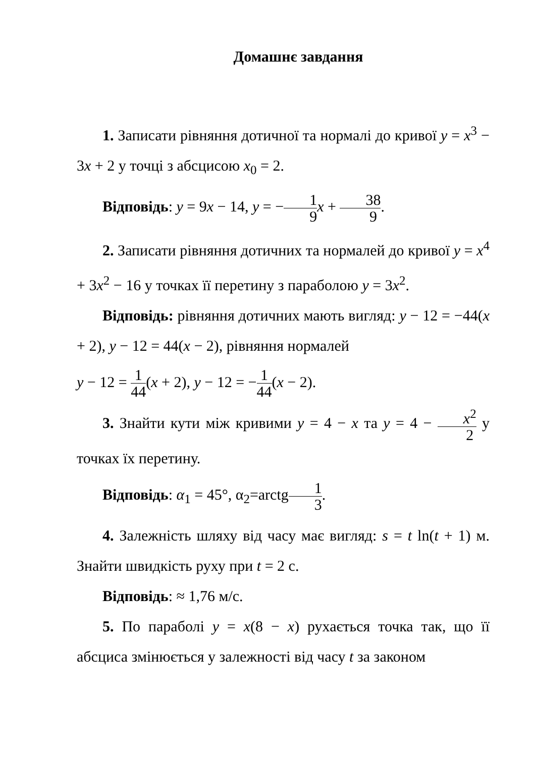Домашнє завдання
1. Записати рівняння дотичної та нормалі до кривої y = x<sup>3</sup> − 3x + 2 у точці з абсцисою x<sub>0</sub> = 2.
Відповідь: y = 9x − 14, y = −1 9 x + 38 9.
2. Записати рівняння дотичних та нормалей до кривої y = x<sup>4</sup> + 3x<sup>2</sup> − 16 у точках її перетину з параболою y = 3x<sup>2</sup>.
Відповідь: рівняння дотичних мають вигляд: y − 12 = −44(x + 2), y − 12 = 44(x − 2), рівняння нормалей
y − 12 = 1 44(x + 2), y − 12 = −1 44(x − 2).
3. Знайти кути між кривими y = 4 − x та y = 4 − x<sup>2</sup> 2 у точках їх перетину.
Відповідь: α<sub>1</sub> = 45°, α<sub>2</sub>=arctg1 3.
4. Залежність шляху від часу має вигляд: s = t ln(t + 1) м. Знайти швидкість руху при t = 2 с.
Відповідь: ≈ 1,76 м/с.
5. По параболі y = x(8 − x) рухається точка так, що її абсциса змінюється у залежності від часу t за законом